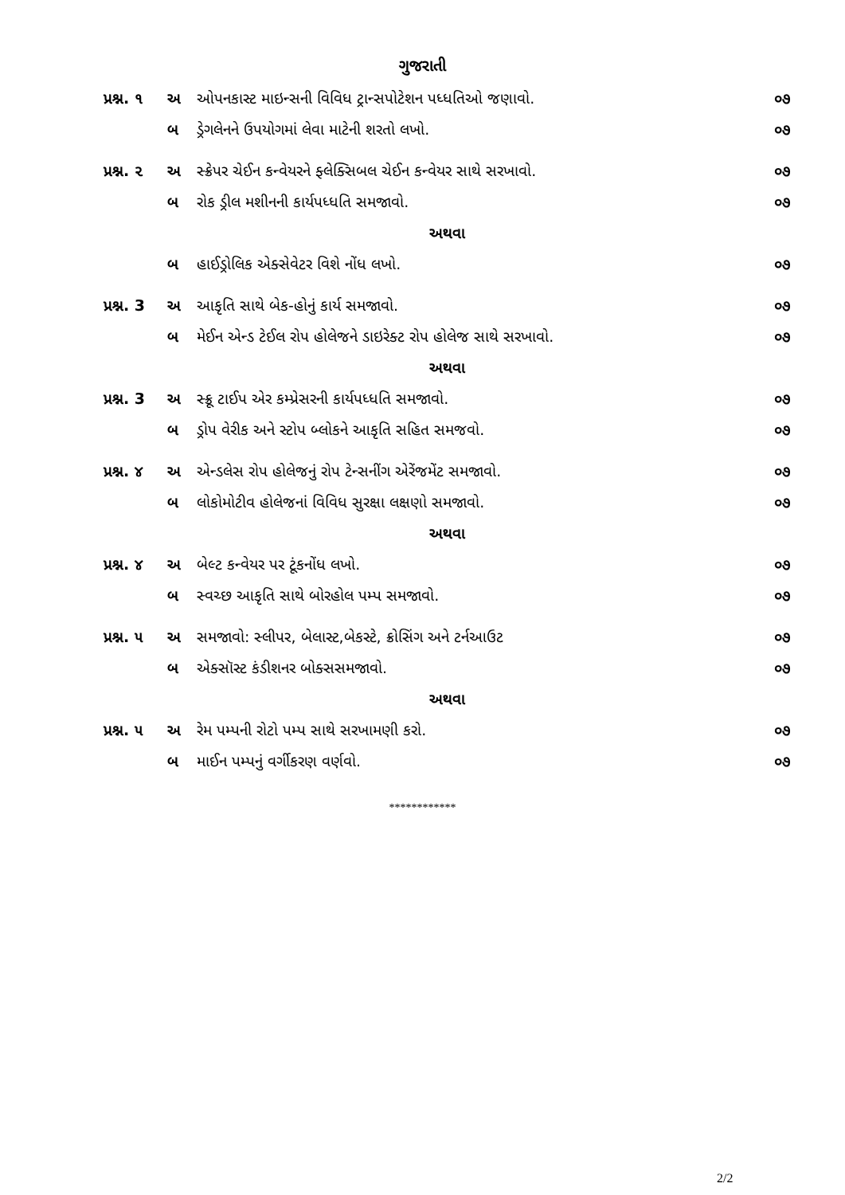ગુજરાતી
| પ્રશ્ન. ૧ | અ | ઓપનકાસ્ટ માઇન્સની વિવિધ ટ્રાન્સપોટેશન પધ્ધતિઓ જણાવો. | ૦૭ |
| | બ | ડ્રેગલેનને ઉપયોગમાં લેવા માટેની શરતો લખો. | ૦૭ |
| પ્રશ્ન. ૨ | અ | સ્ક્રેપર ચેઈન કન્વેયરને ફ્લેક્સિબલ ચેઈન કન્વેયર સાથે સરખાવો. | ૦૭ |
| | બ | રોક ડ્રીલ મશીનની કાર્યપધ્ધતિ સમજાવો. | ૦૭ |
| અથવા | | | |
| | બ | હાઈડ્રોલિક એક્સેવેટર વિશે નોંધ લખો. | ૦૭ |
| પ્રશ્ન. 3 | અ | આકૃતિ સાથે બેક-હોનું કાર્ય સમજાવો. | ૦૭ |
| | બ | મેઈન એન્ડ ટેઈલ રોપ હોલેજને ડાઇરેક્ટ રોપ હોલેજ સાથે સરખાવો. | ૦૭ |
| અથવા | | | |
| પ્રશ્ન. 3 | અ | સ્ક્રૂ ટાઈપ એર કમ્પ્રેસરની કાર્યપધ્ધતિ સમજાવો. | ૦૭ |
| | બ | ડ્રોપ વેરીક અને સ્ટોપ બ્લોકને આકૃતિ સહિત સમજવો. | ૦૭ |
| પ્રશ્ન. ૪ | અ | એન્ડલેસ રોપ હોલેજનું રોપ ટેન્સનીંગ એરેંજમેંટ સમજાવો. | ૦૭ |
| | બ | લોકોમોટીવ હોલેજનાં વિવિધ સુરક્ષા લક્ષણો સમજાવો. | ૦૭ |
| અથવા | | | |
| પ્રશ્ન. ૪ | અ | બેલ્ટ કન્વેયર પર ટૂંકનોંધ લખો. | ૦૭ |
| | બ | સ્વચ્છ આકૃતિ સાથે બોરહોલ પમ્પ સમજાવો. | ૦૭ |
| પ્રશ્ન. ૫ | અ | સમજાવો: સ્લીપર, બેલાસ્ટ,બેકસ્ટે, ક્રોસિંગ અને ટર્નઆઉટ | ૦૭ |
| | બ | એક્સૉસ્ટ કંડીશનર બોક્સસમજાવો. | ૦૭ |
| અથવા | | | |
| પ્રશ્ન. ૫ | અ | રેમ પમ્પની રોટો પમ્પ સાથે સરખામણી કરો. | ૦૭ |
| | બ | માઈન પમ્પનું વર્ગીકરણ વર્ણવો. | ૦૭ |
************
2/2